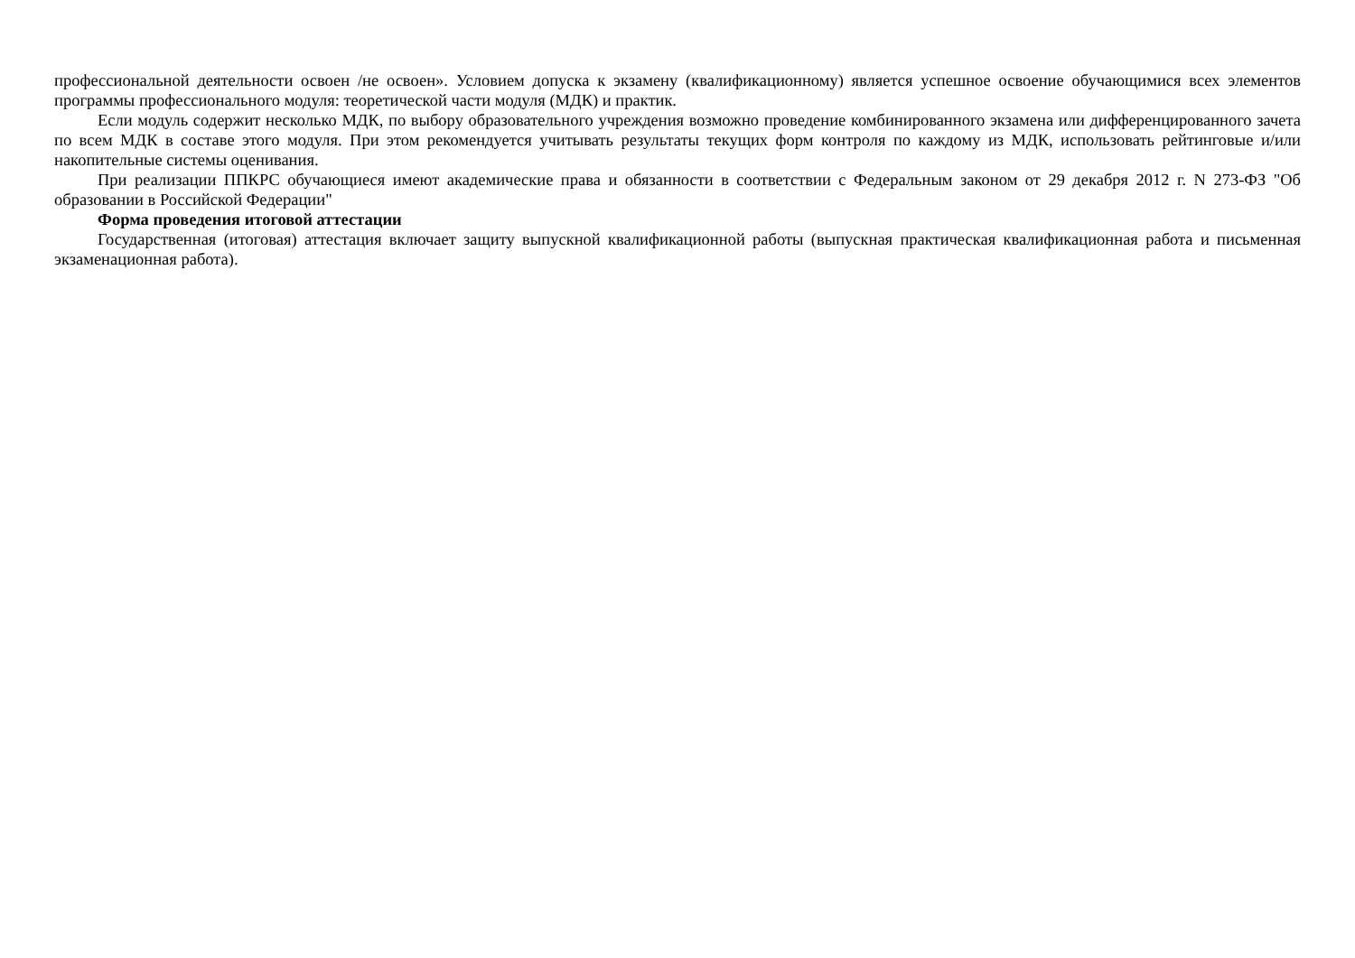профессиональной деятельности освоен /не освоен». Условием допуска к экзамену (квалификационному) является успешное освоение обучающимися всех элементов программы профессионального модуля: теоретической части модуля (МДК) и практик.
Если модуль содержит несколько МДК, по выбору образовательного учреждения возможно проведение комбинированного экзамена или дифференцированного зачета по всем МДК в составе этого модуля. При этом рекомендуется учитывать результаты текущих форм контроля по каждому из МДК, использовать рейтинговые и/или накопительные системы оценивания.
При реализации ППКРС обучающиеся имеют академические права и обязанности в соответствии с Федеральным законом от 29 декабря 2012 г. N 273-ФЗ "Об образовании в Российской Федерации"
Форма проведения итоговой аттестации
Государственная (итоговая) аттестация включает защиту выпускной квалификационной работы (выпускная практическая квалификационная работа и письменная экзаменационная работа).